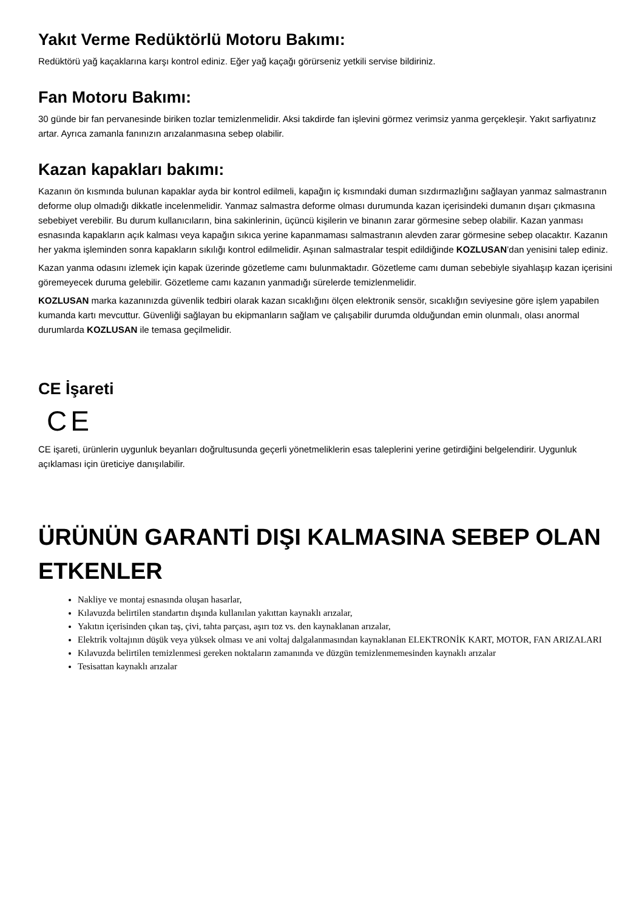Yakıt Verme Redüktörlü Motoru Bakımı:
Redüktörü yağ kaçaklarına karşı kontrol ediniz. Eğer yağ kaçağı görürseniz yetkili servise bildiriniz.
Fan Motoru Bakımı:
30 günde bir fan pervanesinde biriken tozlar temizlenmelidir. Aksi takdirde fan işlevini görmez verimsiz yanma gerçekleşir. Yakıt sarfiyatınız artar. Ayrıca zamanla fanınızın arızalanmasına sebep olabilir.
Kazan kapakları bakımı:
Kazanın ön kısmında bulunan kapaklar ayda bir kontrol edilmeli, kapağın iç kısmındaki duman sızdırmazlığını sağlayan yanmaz salmastranın deforme olup olmadığı dikkatle incelenmelidir. Yanmaz salmastra deforme olması durumunda kazan içerisindeki dumanın dışarı çıkmasına sebebiyet verebilir. Bu durum kullanıcıların, bina sakinlerinin, üçüncü kişilerin ve binanın zarar görmesine sebep olabilir. Kazan yanması esnasında kapakların açık kalması veya kapağın sıkıca yerine kapanmaması salmastranın alevden zarar görmesine sebep olacaktır. Kazanın her yakma işleminden sonra kapakların sıkılığı kontrol edilmelidir. Aşınan salmastralar tespit edildiğinde KOZLUSAN’dan yenisini talep ediniz.
Kazan yanma odasını izlemek için kapak üzerinde gözetleme camı bulunmaktadır. Gözetleme camı duman sebebiyle siyahlaşıp kazan içerisini göremeyecek duruma gelebilir. Gözetleme camı kazanın yanmadığı sürelerde temizlenmelidir.
KOZLUSAN marka kazanınızda güvenlik tedbiri olarak kazan sıcaklığını ölçen elektronik sensör, sıcaklığın seviyesine göre işlem yapabilen kumanda kartı mevcuttur. Güvenliği sağlayan bu ekipmanların sağlam ve çalışabilir durumda olduğundan emin olunmalı, olası anormal durumlarda KOZLUSAN ile temasa geçilmelidir.
CE İşareti
CE
CE işareti, ürünlerin uygunluk beyanları doğrultusunda geçerli yönetmeliklerin esas taleplerini yerine getirdiğini belgelendirir. Uygunluk açıklaması için üreticiye danışılabilir.
ÜRÜNÜN GARANTİ DIŞI KALMASINA SEBEP OLAN ETKENLER
Nakliye ve montaj esnasında oluşan hasarlar,
Kılavuzda belirtilen standartın dışında kullanılan yakıttan kaynaklı arızalar,
Yakıtın içerisinden çıkan taş, çivi, tahta parçası, aşırı toz vs. den kaynaklanan arızalar,
Elektrik voltajının düşük veya yüksek olması ve ani voltaj dalgalanmasından kaynaklanan ELEKTRONİK KART, MOTOR, FAN ARIZALARI
Kılavuzda belirtilen temizlenmesi gereken noktaların zamanında ve düzgün temizlenmemesinden kaynaklı arızalar
Tesisattan kaynaklı arızalar